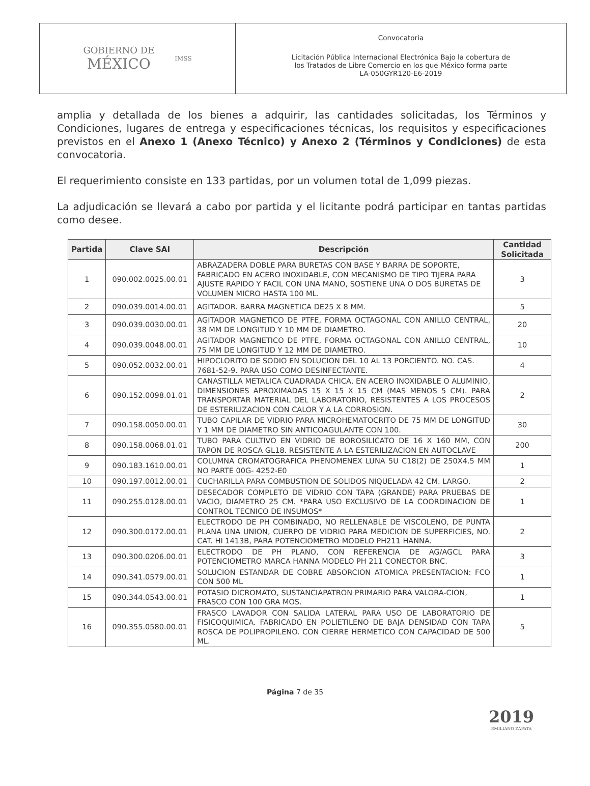GOBIERNO DE
MÉXICO
IMSS
Convocatoria
Licitación Pública Internacional Electrónica Bajo la cobertura de
los Tratados de Libre Comercio en los que México forma parte
LA-050GYR120-E6-2019
amplia y detallada de los bienes a adquirir, las cantidades solicitadas, los Términos y Condiciones, lugares de entrega y especificaciones técnicas, los requisitos y especificaciones previstos en el Anexo 1 (Anexo Técnico) y Anexo 2 (Términos y Condiciones) de esta convocatoria.
El requerimiento consiste en 133 partidas, por un volumen total de 1,099 piezas.
La adjudicación se llevará a cabo por partida y el licitante podrá participar en tantas partidas como desee.
| Partida | Clave SAI | Descripción | Cantidad Solicitada |
| --- | --- | --- | --- |
| 1 | 090.002.0025.00.01 | ABRAZADERA DOBLE PARA BURETAS CON BASE Y BARRA DE SOPORTE, FABRICADO EN ACERO INOXIDABLE, CON MECANISMO DE TIPO TIJERA PARA AJUSTE RAPIDO Y FACIL CON UNA MANO, SOSTIENE UNA O DOS BURETAS DE VOLUMEN MICRO HASTA 100 ML. | 3 |
| 2 | 090.039.0014.00.01 | AGITADOR. BARRA MAGNETICA DE25 X 8 MM. | 5 |
| 3 | 090.039.0030.00.01 | AGITADOR MAGNETICO DE PTFE, FORMA OCTAGONAL CON ANILLO CENTRAL, 38 MM DE LONGITUD Y 10 MM DE DIAMETRO. | 20 |
| 4 | 090.039.0048.00.01 | AGITADOR MAGNETICO DE PTFE, FORMA OCTAGONAL CON ANILLO CENTRAL, 75 MM DE LONGITUD Y 12 MM DE DIAMETRO. | 10 |
| 5 | 090.052.0032.00.01 | HIPOCLORITO DE SODIO EN SOLUCION DEL 10 AL 13 PORCIENTO. NO. CAS. 7681-52-9. PARA USO COMO DESINFECTANTE. | 4 |
| 6 | 090.152.0098.01.01 | CANASTILLA METALICA CUADRADA CHICA, EN ACERO INOXIDABLE O ALUMINIO, DIMENSIONES APROXIMADAS 15 X 15 X 15 CM (MAS MENOS 5 CM). PARA TRANSPORTAR MATERIAL DEL LABORATORIO, RESISTENTES A LOS PROCESOS DE ESTERILIZACION CON CALOR Y A LA CORROSION. | 2 |
| 7 | 090.158.0050.00.01 | TUBO CAPILAR DE VIDRIO PARA MICROHEMATOCRITO DE 75 MM DE LONGITUD Y 1 MM DE DIAMETRO SIN ANTICOAGULANTE CON 100. | 30 |
| 8 | 090.158.0068.01.01 | TUBO PARA CULTIVO EN VIDRIO DE BOROSILICATO DE 16 X 160 MM, CON TAPON DE ROSCA GL18. RESISTENTE A LA ESTERILIZACION EN AUTOCLAVE | 200 |
| 9 | 090.183.1610.00.01 | COLUMNA CROMATOGRAFICA PHENOMENEX LUNA 5U C18(2) DE 250X4.5 MM NO PARTE 00G- 4252-E0 | 1 |
| 10 | 090.197.0012.00.01 | CUCHARILLA PARA COMBUSTION DE SOLIDOS NIQUELADA 42 CM. LARGO. | 2 |
| 11 | 090.255.0128.00.01 | DESECADOR COMPLETO DE VIDRIO CON TAPA (GRANDE) PARA PRUEBAS DE VACIO, DIAMETRO 25 CM. *PARA USO EXCLUSIVO DE LA COORDINACION DE CONTROL TECNICO DE INSUMOS* | 1 |
| 12 | 090.300.0172.00.01 | ELECTRODO DE PH COMBINADO, NO RELLENABLE DE VISCOLENO, DE PUNTA PLANA UNA UNION, CUERPO DE VIDRIO PARA MEDICION DE SUPERFICIES, NO. CAT. HI 1413B, PARA POTENCIOMETRO MODELO PH211 HANNA. | 2 |
| 13 | 090.300.0206.00.01 | ELECTRODO DE PH PLANO, CON REFERENCIA DE AG/AGCL PARA POTENCIOMETRO MARCA HANNA MODELO PH 211 CONECTOR BNC. | 3 |
| 14 | 090.341.0579.00.01 | SOLUCION ESTANDAR DE COBRE ABSORCION ATOMICA PRESENTACION: FCO CON 500 ML | 1 |
| 15 | 090.344.0543.00.01 | POTASIO DICROMATO, SUSTANCIAPATRON PRIMARIO PARA VALORA-CION, FRASCO CON 100 GRA MOS. | 1 |
| 16 | 090.355.0580.00.01 | FRASCO LAVADOR CON SALIDA LATERAL PARA USO DE LABORATORIO DE FISICOQUIMICA. FABRICADO EN POLIETILENO DE BAJA DENSIDAD CON TAPA ROSCA DE POLIPROPILENO. CON CIERRE HERMETICO CON CAPACIDAD DE 500 ML. | 5 |
Página 7 de 35
2019
EMILIANO ZAPATA